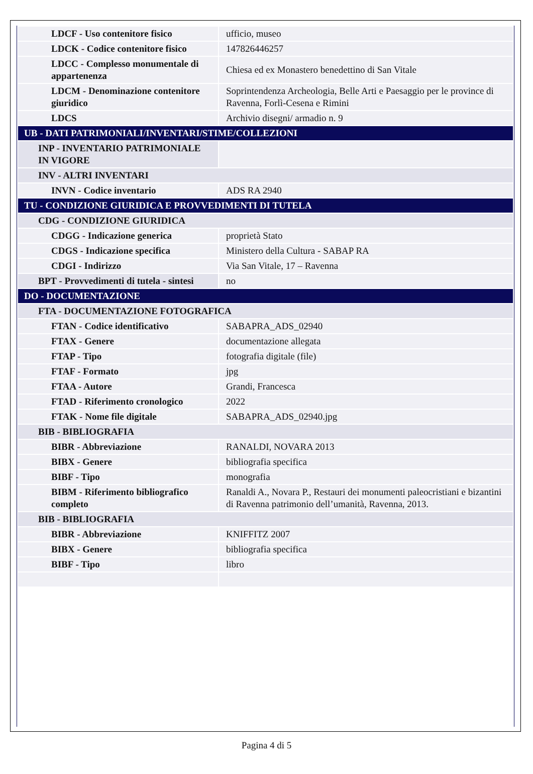| LDCF - Uso contenitore fisico | ufficio, museo |
| LDCK - Codice contenitore fisico | 147826446257 |
| LDCC - Complesso monumentale di appartenenza | Chiesa ed ex Monastero benedettino di San Vitale |
| LDCM - Denominazione contenitore giuridico | Soprintendenza Archeologia, Belle Arti e Paesaggio per le province di Ravenna, Forlì-Cesena e Rimini |
| LDCS | Archivio disegni/ armadio n. 9 |
| UB - DATI PATRIMONIALI/INVENTARI/STIME/COLLEZIONI | |
| INP - INVENTARIO PATRIMONIALE IN VIGORE | |
| INV - ALTRI INVENTARI | |
| INVN - Codice inventario | ADS RA 2940 |
| TU - CONDIZIONE GIURIDICA E PROVVEDIMENTI DI TUTELA | |
| CDG - CONDIZIONE GIURIDICA | |
| CDGG - Indicazione generica | proprietà Stato |
| CDGS - Indicazione specifica | Ministero della Cultura - SABAP RA |
| CDGI - Indirizzo | Via San Vitale, 17 – Ravenna |
| BPT - Provvedimenti di tutela - sintesi | no |
| DO - DOCUMENTAZIONE | |
| FTA - DOCUMENTAZIONE FOTOGRAFICA | |
| FTAN - Codice identificativo | SABAPRA_ADS_02940 |
| FTAX - Genere | documentazione allegata |
| FTAP - Tipo | fotografia digitale (file) |
| FTAF - Formato | jpg |
| FTAA - Autore | Grandi, Francesca |
| FTAD - Riferimento cronologico | 2022 |
| FTAK - Nome file digitale | SABAPRA_ADS_02940.jpg |
| BIB - BIBLIOGRAFIA | |
| BIBR - Abbreviazione | RANALDI, NOVARA 2013 |
| BIBX - Genere | bibliografia specifica |
| BIBF - Tipo | monografia |
| BIBM - Riferimento bibliografico completo | Ranaldi A., Novara P., Restauri dei monumenti paleocristiani e bizantini di Ravenna patrimonio dell’umanità, Ravenna, 2013. |
| BIB - BIBLIOGRAFIA | |
| BIBR - Abbreviazione | KNIFFITZ 2007 |
| BIBX - Genere | bibliografia specifica |
| BIBF - Tipo | libro |
Pagina 4 di 5